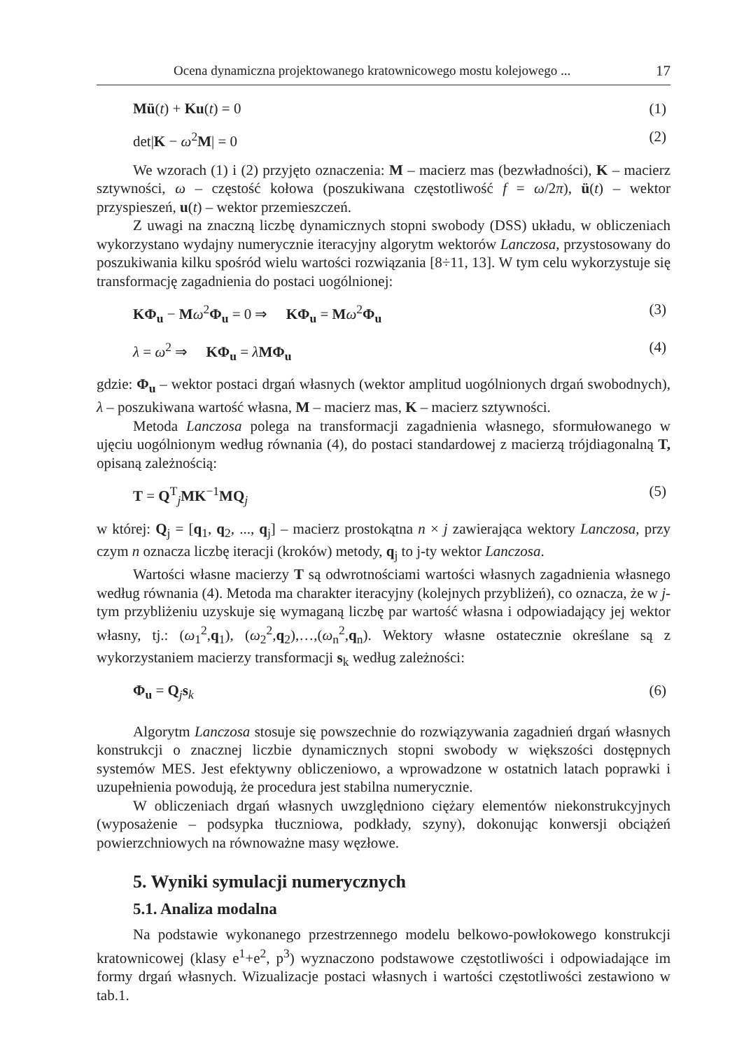Ocena dynamiczna projektowanego kratownicowego mostu kolejowego ... 17
Mü(t) + Ku(t) = 0 (1)
det|K − ω<sup>2</sup>M| = 0 (2)
We wzorach (1) i (2) przyjęto oznaczenia: M – macierz mas (bezwładności), K – macierz sztywności, ω – częstość kołowa (poszukiwana częstotliwość f = ω/2π), ü(t) – wektor przyspieszeń, u(t) – wektor przemieszczeń.
Z uwagi na znaczną liczbę dynamicznych stopni swobody (DSS) układu, w obliczeniach wykorzystano wydajny numerycznie iteracyjny algorytm wektorów Lanczosa, przystosowany do poszukiwania kilku spośród wielu wartości rozwiązania [8÷11, 13]. W tym celu wykorzystuje się transformację zagadnienia do postaci uogólnionej:
KΦ<sub>u</sub> − Mω<sup>2</sup>Φ<sub>u</sub> = 0 ⇒ KΦ<sub>u</sub> = Mω<sup>2</sup>Φ<sub>u</sub> (3)
λ = ω<sup>2</sup> ⇒ KΦ<sub>u</sub> = λMΦ<sub>u</sub> (4)
gdzie: Φ<sub>u</sub> – wektor postaci drgań własnych (wektor amplitud uogólnionych drgań swobodnych), λ – poszukiwana wartość własna, M – macierz mas, K – macierz sztywności.
Metoda Lanczosa polega na transformacji zagadnienia własnego, sformułowanego w ujęciu uogólnionym według równania (4), do postaci standardowej z macierzą trójdiagonalną T, opisaną zależnością:
T = Q<sup>T</sup><sub>j</sub>MK<sup>−1</sup>MQ<sub>j</sub> (5)
w której: Q<sub>j</sub> = [q<sub>1</sub>, q<sub>2</sub>, ..., q<sub>j</sub>] – macierz prostokątna n × j zawierająca wektory Lanczosa, przy czym n oznacza liczbę iteracji (kroków) metody, q<sub>j</sub> to j-ty wektor Lanczosa.
Wartości własne macierzy T są odwrotnościami wartości własnych zagadnienia własnego według równania (4). Metoda ma charakter iteracyjny (kolejnych przybliżeń), co oznacza, że w j-tym przybliżeniu uzyskuje się wymaganą liczbę par wartość własna i odpowiadający jej wektor własny, tj.: (ω<sub>1</sub><sup>2</sup>,q<sub>1</sub>), (ω<sub>2</sub><sup>2</sup>,q<sub>2</sub>),…,(ω<sub>n</sub><sup>2</sup>,q<sub>n</sub>). Wektory własne ostatecznie określane są z wykorzystaniem macierzy transformacji s<sub>k</sub> według zależności:
Φ<sub>u</sub> = Q<sub>j</sub>s<sub>k</sub> (6)
Algorytm Lanczosa stosuje się powszechnie do rozwiązywania zagadnień drgań własnych konstrukcji o znacznej liczbie dynamicznych stopni swobody w większości dostępnych systemów MES. Jest efektywny obliczeniowo, a wprowadzone w ostatnich latach poprawki i uzupełnienia powodują, że procedura jest stabilna numerycznie.
W obliczeniach drgań własnych uwzględniono ciężary elementów niekonstrukcyjnych (wyposażenie – podsypka tłuczniowa, podkłady, szyny), dokonując konwersji obciążeń powierzchniowych na równoważne masy węzłowe.
5. Wyniki symulacji numerycznych
5.1. Analiza modalna
Na podstawie wykonanego przestrzennego modelu belkowo-powłokowego konstrukcji kratownicowej (klasy e<sup>1</sup>+e<sup>2</sup>, p<sup>3</sup>) wyznaczono podstawowe częstotliwości i odpowiadające im formy drgań własnych. Wizualizacje postaci własnych i wartości częstotliwości zestawiono w tab.1.